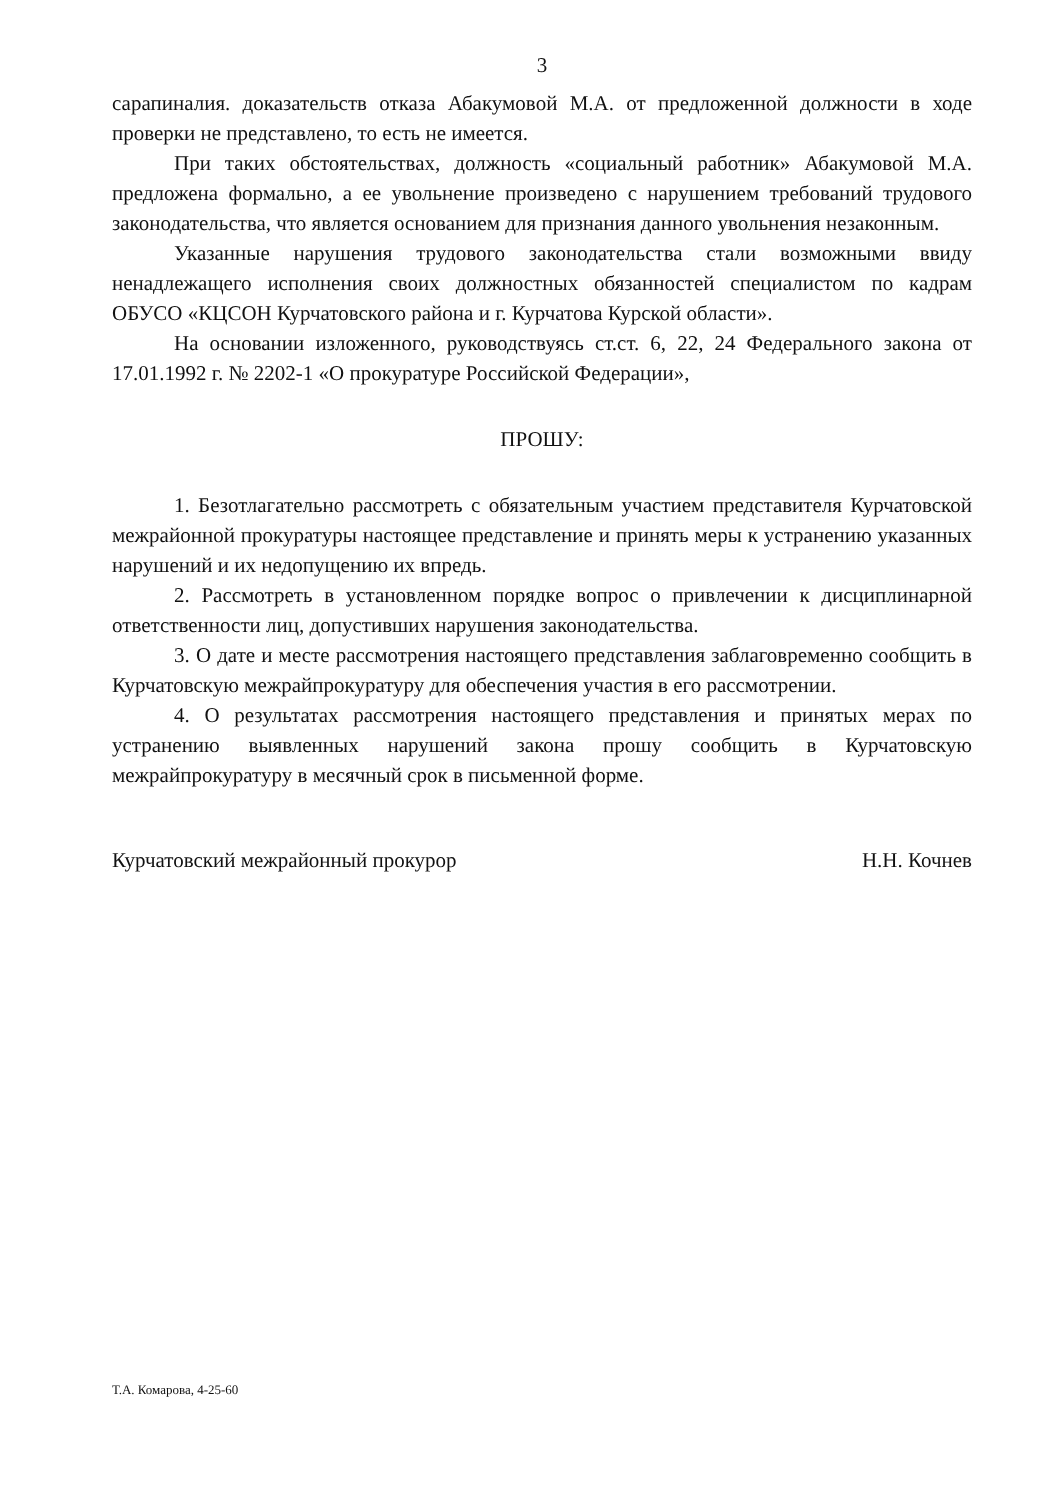3
сарапиналия. доказательств отказа Абакумовой М.А. от предложенной должности в ходе проверки не представлено, то есть не имеется.
При таких обстоятельствах, должность «социальный работник» Абакумовой М.А. предложена формально, а ее увольнение произведено с нарушением требований трудового законодательства, что является основанием для признания данного увольнения незаконным.
Указанные нарушения трудового законодательства стали возможными ввиду ненадлежащего исполнения своих должностных обязанностей специалистом по кадрам ОБУСО «КЦСОН Курчатовского района и г. Курчатова Курской области».
На основании изложенного, руководствуясь ст.ст. 6, 22, 24 Федерального закона от 17.01.1992 г. № 2202-1 «О прокуратуре Российской Федерации»,
ПРОШУ:
1. Безотлагательно рассмотреть с обязательным участием представителя Курчатовской межрайонной прокуратуры настоящее представление и принять меры к устранению указанных нарушений и их недопущению их впредь.
2. Рассмотреть в установленном порядке вопрос о привлечении к дисциплинарной ответственности лиц, допустивших нарушения законодательства.
3. О дате и месте рассмотрения настоящего представления заблаговременно сообщить в Курчатовскую межрайпрокуратуру для обеспечения участия в его рассмотрении.
4. О результатах рассмотрения настоящего представления и принятых мерах по устранению выявленных нарушений закона прошу сообщить в Курчатовскую межрайпрокуратуру в месячный срок в письменной форме.
Курчатовский межрайонный прокурор Н.Н. Кочнев
Т.А. Комарова, 4-25-60